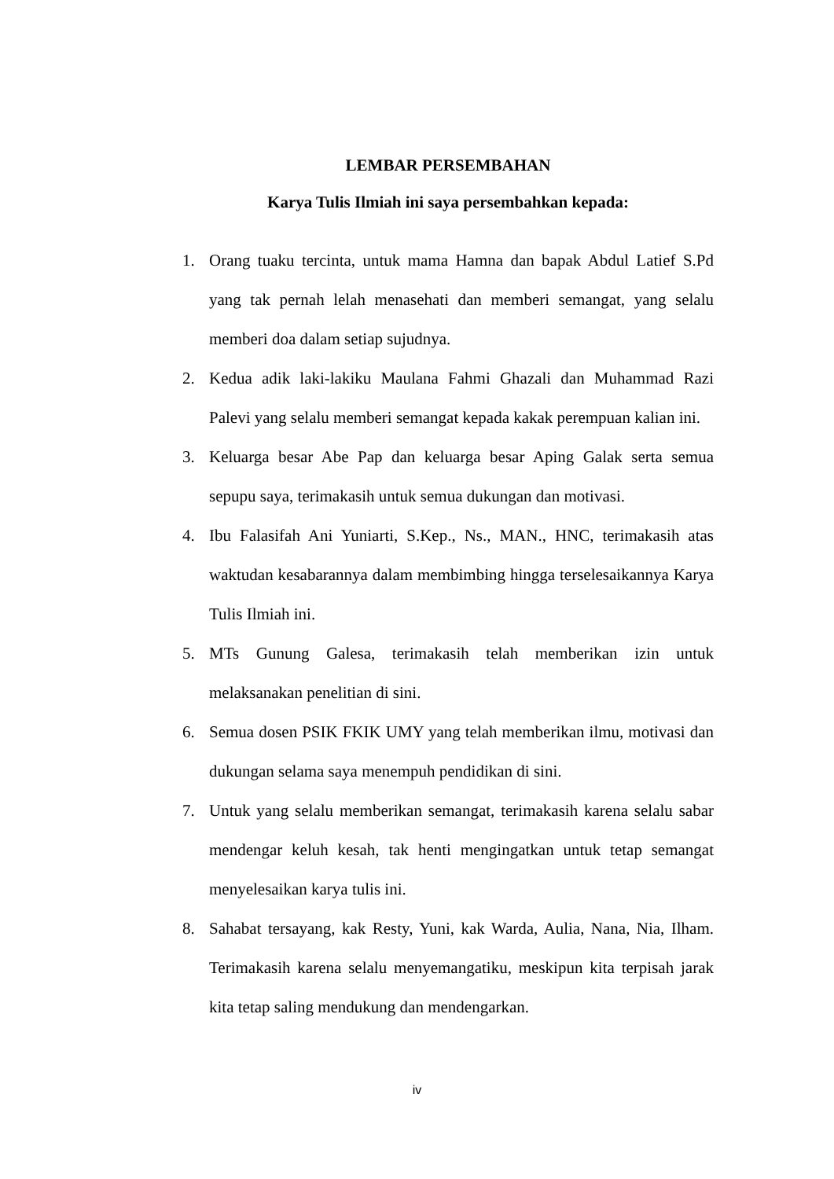LEMBAR PERSEMBAHAN
Karya Tulis Ilmiah ini saya persembahkan kepada:
1. Orang tuaku tercinta, untuk mama Hamna dan bapak Abdul Latief S.Pd yang tak pernah lelah menasehati dan memberi semangat, yang selalu memberi doa dalam setiap sujudnya.
2. Kedua adik laki-lakiku Maulana Fahmi Ghazali dan Muhammad Razi Palevi yang selalu memberi semangat kepada kakak perempuan kalian ini.
3. Keluarga besar Abe Pap dan keluarga besar Aping Galak serta semua sepupu saya, terimakasih untuk semua dukungan dan motivasi.
4. Ibu Falasifah Ani Yuniarti, S.Kep., Ns., MAN., HNC, terimakasih atas waktudan kesabarannya dalam membimbing hingga terselesaikannya Karya Tulis Ilmiah ini.
5. MTs Gunung Galesa, terimakasih telah memberikan izin untuk melaksanakan penelitian di sini.
6. Semua dosen PSIK FKIK UMY yang telah memberikan ilmu, motivasi dan dukungan selama saya menempuh pendidikan di sini.
7. Untuk yang selalu memberikan semangat, terimakasih karena selalu sabar mendengar keluh kesah, tak henti mengingatkan untuk tetap semangat menyelesaikan karya tulis ini.
8. Sahabat tersayang, kak Resty, Yuni, kak Warda, Aulia, Nana, Nia, Ilham. Terimakasih karena selalu menyemangatiku, meskipun kita terpisah jarak kita tetap saling mendukung dan mendengarkan.
iv